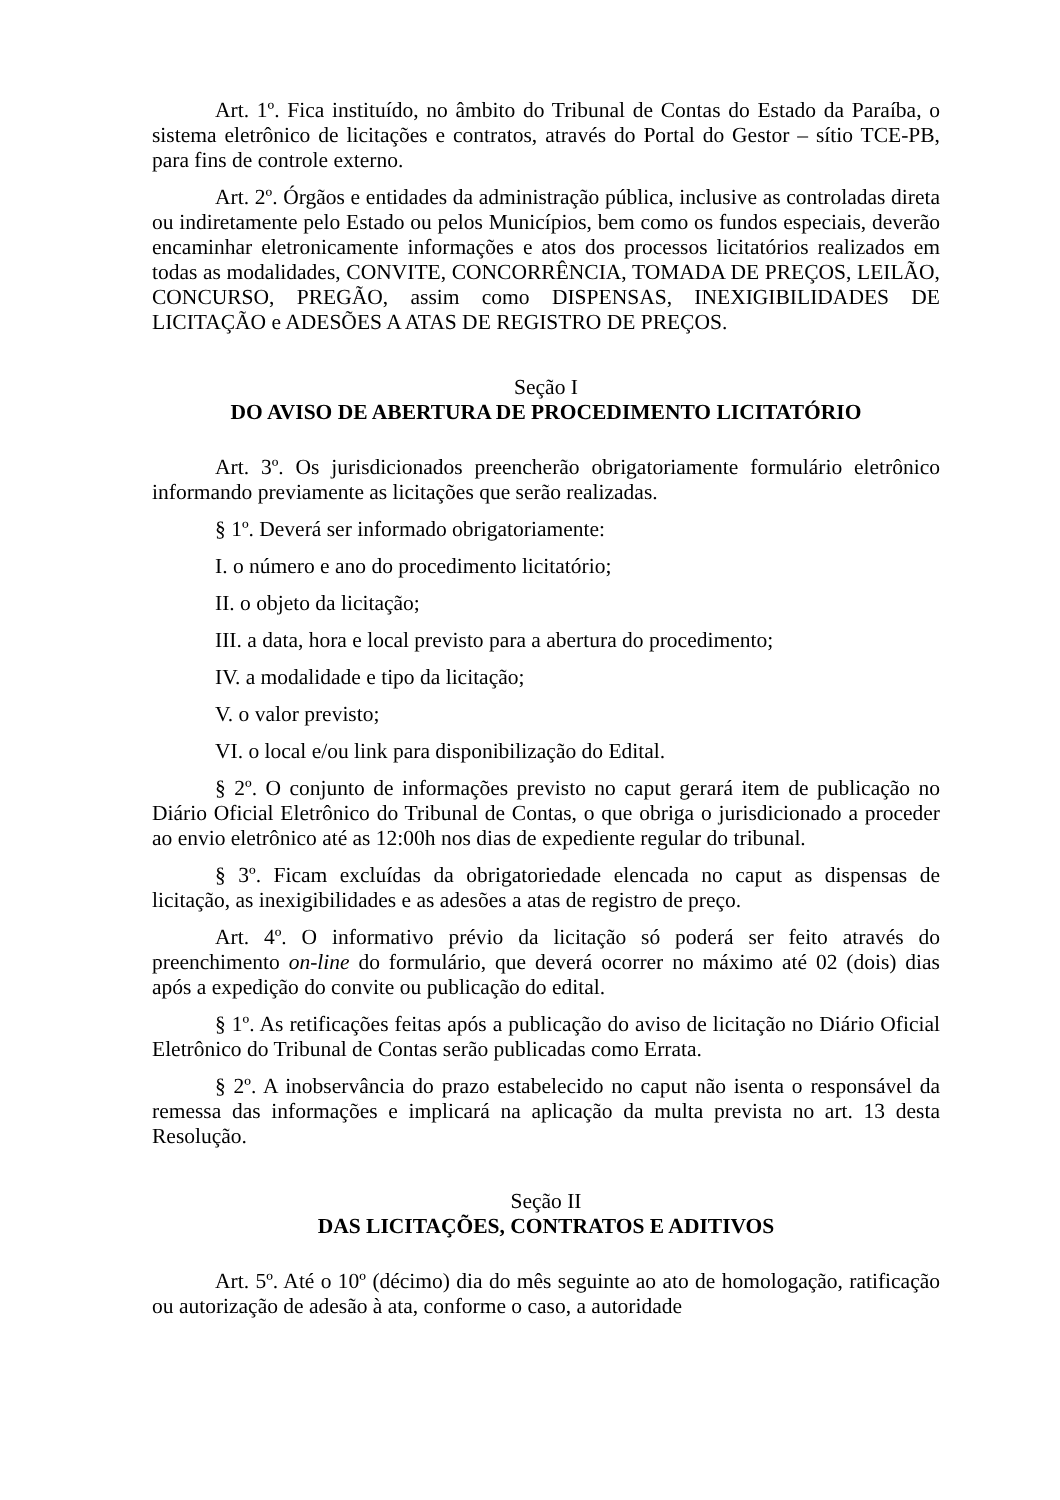Art. 1º. Fica instituído, no âmbito do Tribunal de Contas do Estado da Paraíba, o sistema eletrônico de licitações e contratos, através do Portal do Gestor – sítio TCE-PB, para fins de controle externo.
Art. 2º. Órgãos e entidades da administração pública, inclusive as controladas direta ou indiretamente pelo Estado ou pelos Municípios, bem como os fundos especiais, deverão encaminhar eletronicamente informações e atos dos processos licitatórios realizados em todas as modalidades, CONVITE, CONCORRÊNCIA, TOMADA DE PREÇOS, LEILÃO, CONCURSO, PREGÃO, assim como DISPENSAS, INEXIGIBILIDADES DE LICITAÇÃO e ADESÕES A ATAS DE REGISTRO DE PREÇOS.
Seção I
DO AVISO DE ABERTURA DE PROCEDIMENTO LICITATÓRIO
Art. 3º. Os jurisdicionados preencherão obrigatoriamente formulário eletrônico informando previamente as licitações que serão realizadas.
§ 1º. Deverá ser informado obrigatoriamente:
I. o número e ano do procedimento licitatório;
II. o objeto da licitação;
III. a data, hora e local previsto para a abertura do procedimento;
IV. a modalidade e tipo da licitação;
V. o valor previsto;
VI. o local e/ou link para disponibilização do Edital.
§ 2º. O conjunto de informações previsto no caput gerará item de publicação no Diário Oficial Eletrônico do Tribunal de Contas, o que obriga o jurisdicionado a proceder ao envio eletrônico até as 12:00h nos dias de expediente regular do tribunal.
§ 3º. Ficam excluídas da obrigatoriedade elencada no caput as dispensas de licitação, as inexigibilidades e as adesões a atas de registro de preço.
Art. 4º. O informativo prévio da licitação só poderá ser feito através do preenchimento on-line do formulário, que deverá ocorrer no máximo até 02 (dois) dias após a expedição do convite ou publicação do edital.
§ 1º. As retificações feitas após a publicação do aviso de licitação no Diário Oficial Eletrônico do Tribunal de Contas serão publicadas como Errata.
§ 2º. A inobservância do prazo estabelecido no caput não isenta o responsável da remessa das informações e implicará na aplicação da multa prevista no art. 13 desta Resolução.
Seção II
DAS LICITAÇÕES, CONTRATOS E ADITIVOS
Art. 5º. Até o 10º (décimo) dia do mês seguinte ao ato de homologação, ratificação ou autorização de adesão à ata, conforme o caso, a autoridade